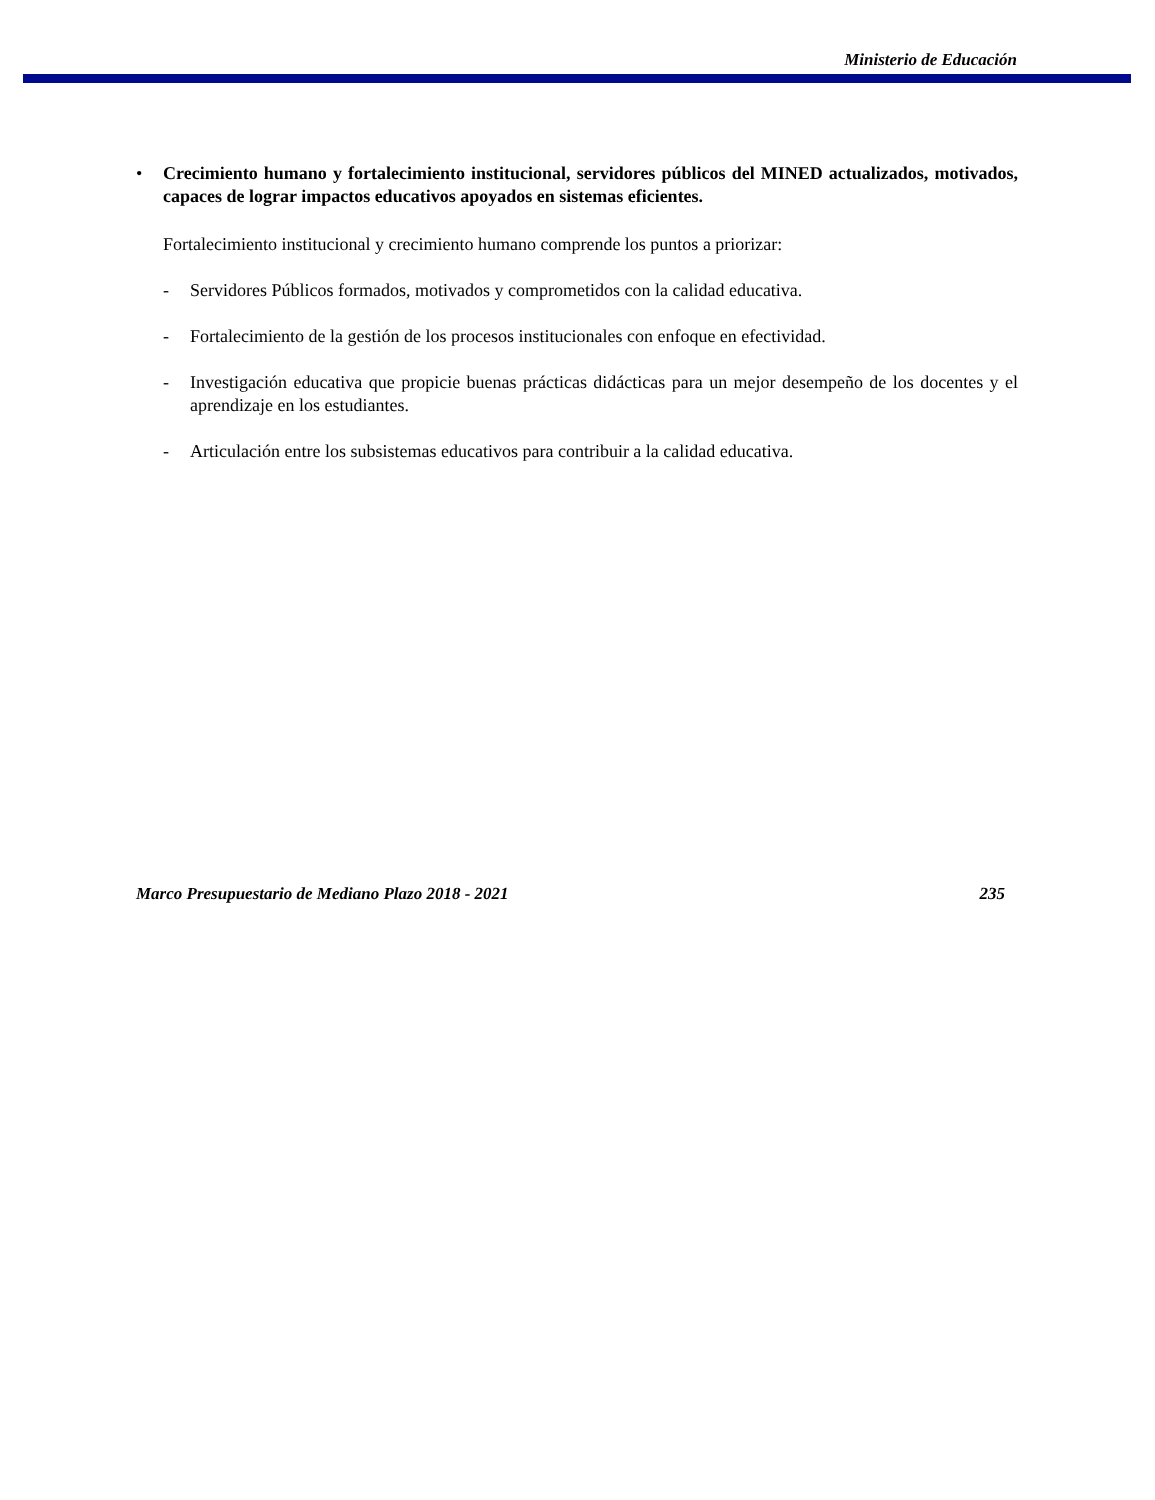Ministerio de Educación
• Crecimiento humano y fortalecimiento institucional, servidores públicos del MINED actualizados, motivados, capaces de lograr impactos educativos apoyados en sistemas eficientes.
Fortalecimiento institucional y crecimiento humano comprende los puntos a priorizar:
- Servidores Públicos formados, motivados y comprometidos con la calidad educativa.
- Fortalecimiento de la gestión de los procesos institucionales con enfoque en efectividad.
- Investigación educativa que propicie buenas prácticas didácticas para un mejor desempeño de los docentes y el aprendizaje en los estudiantes.
- Articulación entre los subsistemas educativos para contribuir a la calidad educativa.
Marco Presupuestario de Mediano Plazo 2018 - 2021 235